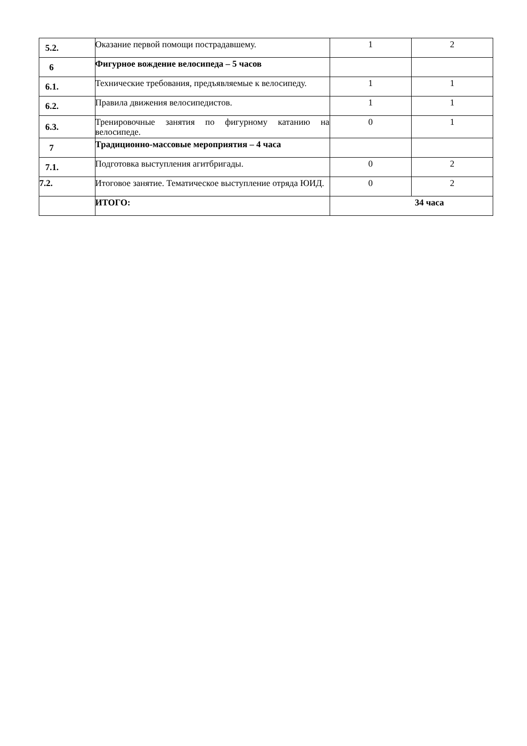| 5.2. | Оказание первой помощи пострадавшему. | 1 | 2 |
| 6 | Фигурное вождение велосипеда – 5 часов | | |
| 6.1. | Технические требования, предъявляемые к велосипеду. | 1 | 1 |
| 6.2. | Правила движения велосипедистов. | 1 | 1 |
| 6.3. | Тренировочные занятия по фигурному катанию на велосипеде. | 0 | 1 |
| 7 | Традиционно-массовые мероприятия – 4 часа | | |
| 7.1. | Подготовка выступления агитбригады. | 0 | 2 |
| 7.2. | Итоговое занятие. Тематическое выступление отряда ЮИД. | 0 | 2 |
| | ИТОГО: | 34 часа | |